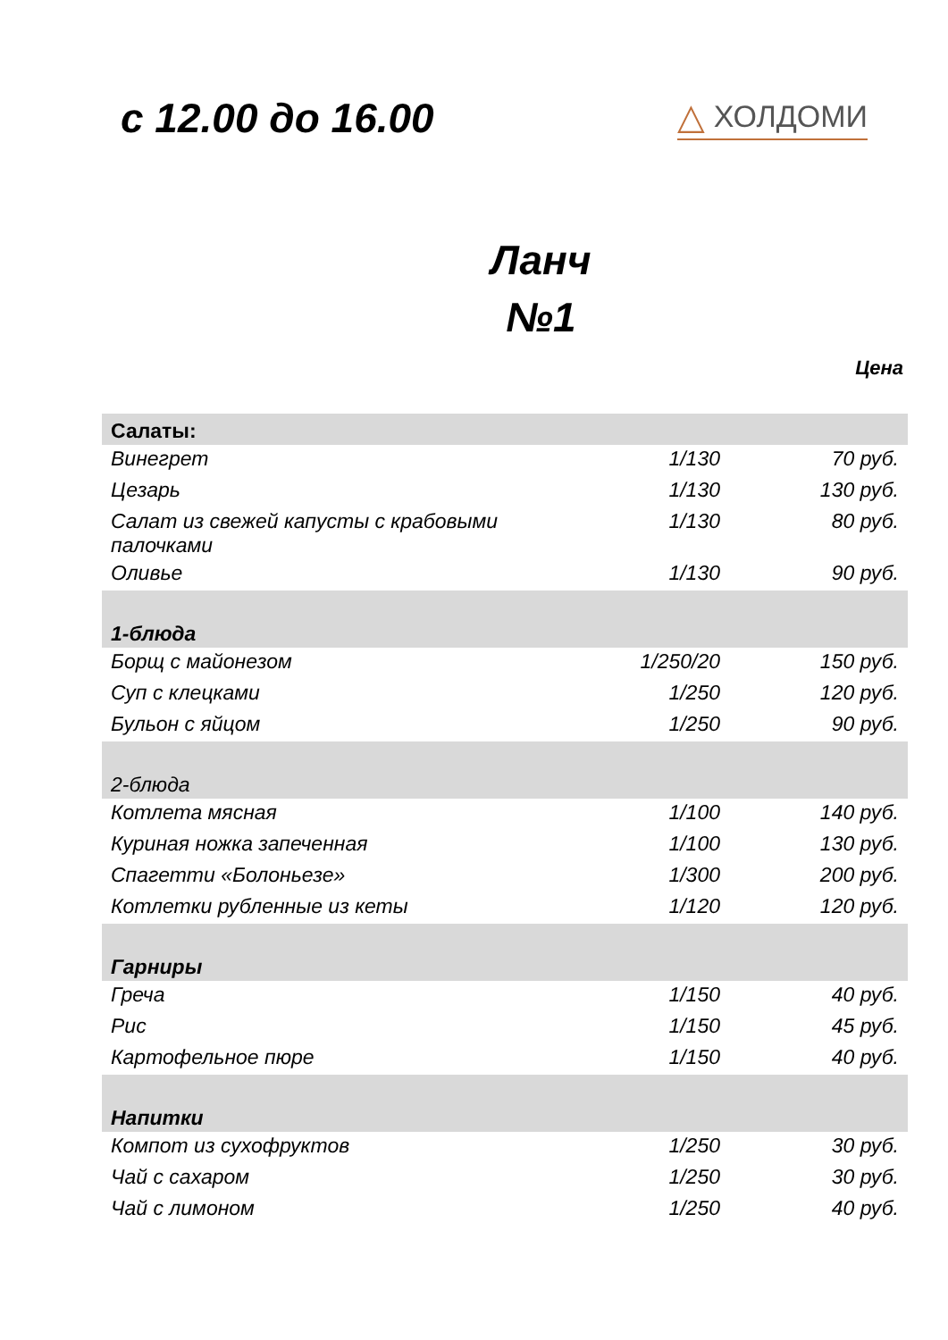с 12.00 до 16.00
△ ХОЛДОМИ
Ланч
№1
Цена
| Салаты: | | |
| Винегрет | 1/130 | 70 руб. |
| Цезарь | 1/130 | 130 руб. |
| Салат из свежей капусты с крабовыми палочками | 1/130 | 80 руб. |
| Оливье | 1/130 | 90 руб. |
| 1-блюда | | |
| Борщ с майонезом | 1/250/20 | 150 руб. |
| Суп с клецками | 1/250 | 120 руб. |
| Бульон с яйцом | 1/250 | 90 руб. |
| 2-блюда | | |
| Котлета мясная | 1/100 | 140 руб. |
| Куриная ножка запеченная | 1/100 | 130 руб. |
| Спагетти «Болоньезе» | 1/300 | 200 руб. |
| Котлетки рубленные из кеты | 1/120 | 120 руб. |
| Гарниры | | |
| Греча | 1/150 | 40 руб. |
| Рис | 1/150 | 45 руб. |
| Картофельное пюре | 1/150 | 40 руб. |
| Напитки | | |
| Компот из сухофруктов | 1/250 | 30 руб. |
| Чай с сахаром | 1/250 | 30 руб. |
| Чай с лимоном | 1/250 | 40 руб. |